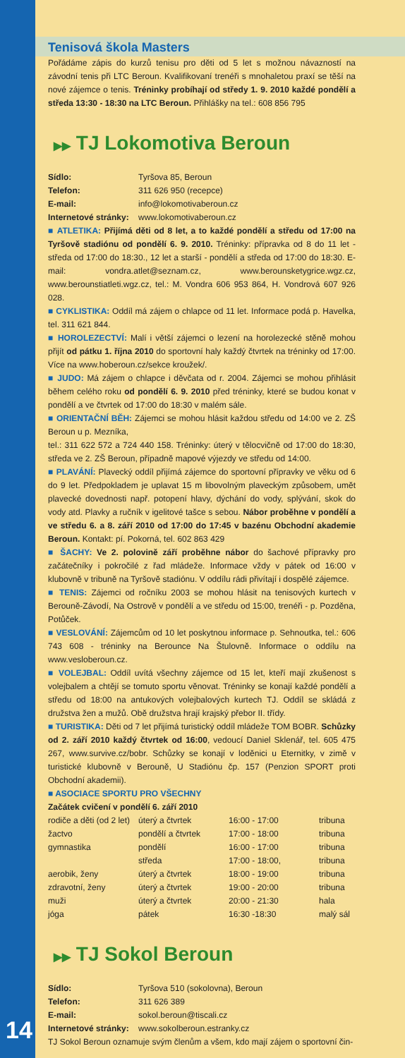Tenisová škola Masters
Pořádáme zápis do kurzů tenisu pro děti od 5 let s možnou návazností na závodní tenis při LTC Beroun. Kvalifikovaní trenéři s mnohaletou praxí se těší na nové zájemce o tenis. Tréninky probíhají od středy 1. 9. 2010 každé pondělí a středa 13:30 - 18:30 na LTC Beroun. Přihlášky na tel.: 608 856 795
▶▶ TJ Lokomotiva Beroun
| Sídlo: | Tyršova 85, Beroun |
| Telefon: | 311 626 950 (recepce) |
| E-mail: | info@lokomotivaberoun.cz |
| Internetové stránky: | www.lokomotivaberoun.cz |
■ ATLETIKA: Přijímá děti od 8 let, a to každé pondělí a středu od 17:00 na Tyršově stadiónu od pondělí 6. 9. 2010. Tréninky: přípravka od 8 do 11 let - středa od 17:00 do 18:30., 12 let a starší - pondělí a středa od 17:00 do 18:30. E-mail: vondra.atlet@seznam.cz, www.berounsketygrice.wgz.cz, www.berounstiatleti.wgz.cz, tel.: M. Vondra 606 953 864, H. Vondrová 607 926 028.
■ CYKLISTIKA: Oddíl má zájem o chlapce od 11 let. Informace podá p. Havelka, tel. 311 621 844.
■ HOROLEZECTVÍ: Malí i větší zájemci o lezení na horolezecké stěně mohou přijít od pátku 1. října 2010 do sportovní haly každý čtvrtek na tréninky od 17:00. Více na www.hoberoun.cz/sekce kroužek/.
■ JUDO: Má zájem o chlapce i děvčata od r. 2004. Zájemci se mohou přihlásit během celého roku od pondělí 6. 9. 2010 před tréninky, které se budou konat v pondělí a ve čtvrtek od 17:00 do 18:30 v malém sále.
■ ORIENTAČNÍ BĚH: Zájemci se mohou hlásit každou středu od 14:00 ve 2. ZŠ Beroun u p. Mezníka,
tel.: 311 622 572 a 724 440 158. Tréninky: úterý v tělocvičně od 17:00 do 18:30, středa ve 2. ZŠ Beroun, případně mapové výjezdy ve středu od 14:00.
■ PLAVÁNÍ: Plavecký oddíl přijímá zájemce do sportovní přípravky ve věku od 6 do 9 let. Předpokladem je uplavat 15 m libovolným plaveckým způsobem, umět plavecké dovednosti např. potopení hlavy, dýchání do vody, splývání, skok do vody atd. Plavky a ručník v igelitové tašce s sebou. Nábor proběhne v pondělí a ve středu 6. a 8. září 2010 od 17:00 do 17:45 v bazénu Obchodní akademie Beroun. Kontakt: pí. Pokorná, tel. 602 863 429
■ ŠACHY: Ve 2. polovině září proběhne nábor do šachové přípravky pro začátečníky i pokročilé z řad mládeže. Informace vždy v pátek od 16:00 v klubovně v tribuně na Tyršově stadiónu. V oddílu rádi přivítají i dospělé zájemce.
■ TENIS: Zájemci od ročníku 2003 se mohou hlásit na tenisových kurtech v Berouně-Závodí, Na Ostrově v pondělí a ve středu od 15:00, trenéři - p. Pozděna, Potůček.
■ VESLOVÁNÍ: Zájemcům od 10 let poskytnou informace p. Sehnoutka, tel.: 606 743 608 - tréninky na Berounce Na Štulovně. Informace o oddílu na www.vesloberoun.cz.
■ VOLEJBAL: Oddíl uvítá všechny zájemce od 15 let, kteří mají zkušenost s volejbalem a chtějí se tomuto sportu věnovat. Tréninky se konají každé pondělí a středu od 18:00 na antukových volejbalových kurtech TJ. Oddíl se skládá z družstva žen a mužů. Obě družstva hrají krajský přebor II. třídy.
■ TURISTIKA: Děti od 7 let přijímá turistický oddíl mládeže TOM BOBR. Schůzky od 2. září 2010 každý čtvrtek od 16:00, vedoucí Daniel Sklenář, tel. 605 475 267, www.survive.cz/bobr. Schůzky se konají v loděnici u Eternitky, v zimě v turistické klubovně v Berouně, U Stadiónu čp. 157 (Penzion SPORT proti Obchodní akademii).
■ ASOCIACE SPORTU PRO VŠECHNY
Začátek cvičení v pondělí 6. září 2010
| rodiče a děti (od 2 let) | úterý a čtvrtek | 16:00 - 17:00 | tribuna |
| žactvo | pondělí a čtvrtek | 17:00 - 18:00 | tribuna |
| gymnastika | pondělí | 16:00 - 17:00 | tribuna |
| | středa | 17:00 - 18:00, | tribuna |
| aerobik, ženy | úterý a čtvrtek | 18:00 - 19:00 | tribuna |
| zdravotní, ženy | úterý a čtvrtek | 19:00 - 20:00 | tribuna |
| muži | úterý a čtvrtek | 20:00 - 21:30 | hala |
| jóga | pátek | 16:30 -18:30 | malý sál |
▶▶ TJ Sokol Beroun
| Sídlo: | Tyršova 510 (sokolovna), Beroun |
| Telefon: | 311 626 389 |
| E-mail: | sokol.beroun@tiscali.cz |
| Internetové stránky: | www.sokolberoun.estranky.cz |
TJ Sokol Beroun oznamuje svým členům a všem, kdo mají zájem o sportovní čin-
14